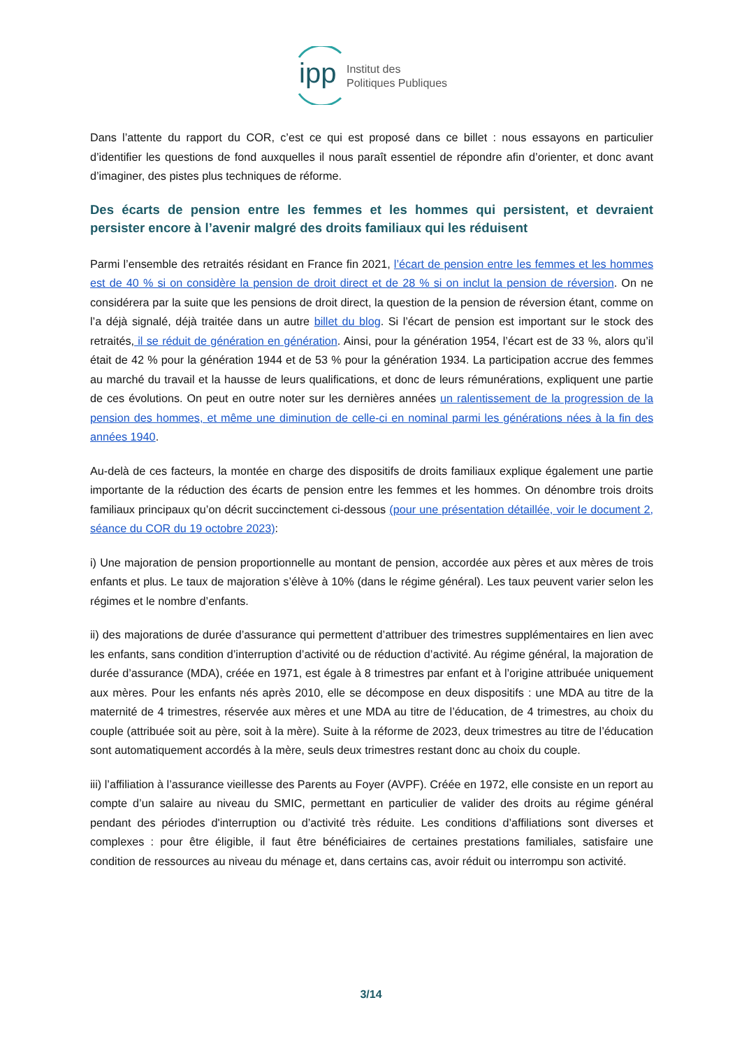ipp
Institut des
Politiques Publiques
Dans l’attente du rapport du COR, c’est ce qui est proposé dans ce billet : nous essayons en particulier d’identifier les questions de fond auxquelles il nous paraît essentiel de répondre afin d’orienter, et donc avant d’imaginer, des pistes plus techniques de réforme.
Des écarts de pension entre les femmes et les hommes qui persistent, et devraient persister encore à l’avenir malgré des droits familiaux qui les réduisent
Parmi l’ensemble des retraités résidant en France fin 2021, l’écart de pension entre les femmes et les hommes est de 40 % si on considère la pension de droit direct et de 28 % si on inclut la pension de réversion. On ne considérera par la suite que les pensions de droit direct, la question de la pension de réversion étant, comme on l’a déjà signalé, déjà traitée dans un autre billet du blog. Si l’écart de pension est important sur le stock des retraités, il se réduit de génération en génération. Ainsi, pour la génération 1954, l’écart est de 33 %, alors qu’il était de 42 % pour la génération 1944 et de 53 % pour la génération 1934. La participation accrue des femmes au marché du travail et la hausse de leurs qualifications, et donc de leurs rémunérations, expliquent une partie de ces évolutions. On peut en outre noter sur les dernières années un ralentissement de la progression de la pension des hommes, et même une diminution de celle-ci en nominal parmi les générations nées à la fin des années 1940.
Au-delà de ces facteurs, la montée en charge des dispositifs de droits familiaux explique également une partie importante de la réduction des écarts de pension entre les femmes et les hommes. On dénombre trois droits familiaux principaux qu’on décrit succinctement ci-dessous (pour une présentation détaillée, voir le document 2, séance du COR du 19 octobre 2023):
i) Une majoration de pension proportionnelle au montant de pension, accordée aux pères et aux mères de trois enfants et plus. Le taux de majoration s’élève à 10% (dans le régime général). Les taux peuvent varier selon les régimes et le nombre d’enfants.
ii) des majorations de durée d’assurance qui permettent d’attribuer des trimestres supplémentaires en lien avec les enfants, sans condition d’interruption d’activité ou de réduction d’activité. Au régime général, la majoration de durée d’assurance (MDA), créée en 1971, est égale à 8 trimestres par enfant et à l’origine attribuée uniquement aux mères. Pour les enfants nés après 2010, elle se décompose en deux dispositifs : une MDA au titre de la maternité de 4 trimestres, réservée aux mères et une MDA au titre de l’éducation, de 4 trimestres, au choix du couple (attribuée soit au père, soit à la mère). Suite à la réforme de 2023, deux trimestres au titre de l’éducation sont automatiquement accordés à la mère, seuls deux trimestres restant donc au choix du couple.
iii) l’affiliation à l’assurance vieillesse des Parents au Foyer (AVPF). Créée en 1972, elle consiste en un report au compte d’un salaire au niveau du SMIC, permettant en particulier de valider des droits au régime général pendant des périodes d'interruption ou d’activité très réduite. Les conditions d’affiliations sont diverses et complexes : pour être éligible, il faut être bénéficiaires de certaines prestations familiales, satisfaire une condition de ressources au niveau du ménage et, dans certains cas, avoir réduit ou interrompu son activité.
3/14